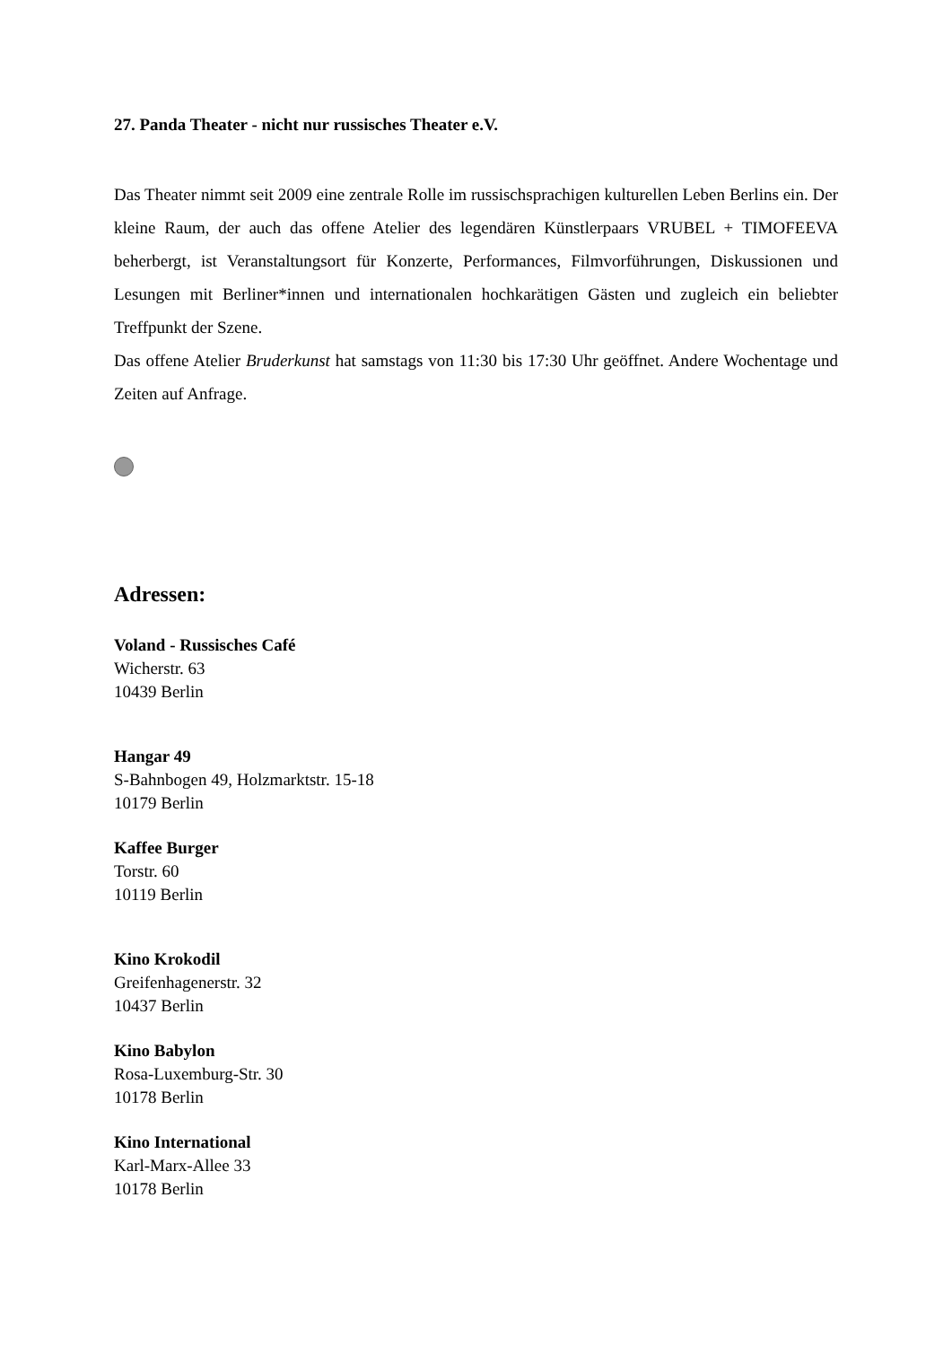27. Panda Theater - nicht nur russisches Theater e.V.
Das Theater nimmt seit 2009 eine zentrale Rolle im russischsprachigen kulturellen Leben Berlins ein. Der kleine Raum, der auch das offene Atelier des legendären Künstlerpaars VRUBEL + TIMOFEEVA beherbergt, ist Veranstaltungsort für Konzerte, Performances, Filmvorführungen, Diskussionen und Lesungen mit Berliner*innen und internationalen hochkarätigen Gästen und zugleich ein beliebter Treffpunkt der Szene.
Das offene Atelier Bruderkunst hat samstags von 11:30 bis 17:30 Uhr geöffnet. Andere Wochentage und Zeiten auf Anfrage.
Adressen:
Voland - Russisches Café
Wicherstr. 63
10439 Berlin
Hangar 49
S-Bahnbogen 49, Holzmarktstr. 15-18
10179 Berlin
Kaffee Burger
Torstr. 60
10119 Berlin
Kino Krokodil
Greifenhagenerstr. 32
10437 Berlin
Kino Babylon
Rosa-Luxemburg-Str. 30
10178 Berlin
Kino International
Karl-Marx-Allee 33
10178 Berlin